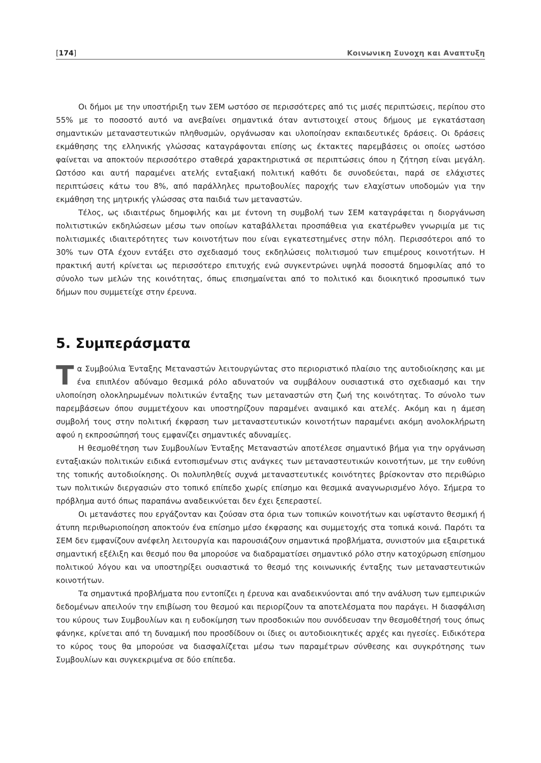[174] Κοινωνικη Συνοχη και Αναπτυξη
Οι δήμοι με την υποστήριξη των ΣΕΜ ωστόσο σε περισσότερες από τις μισές περιπτώσεις, περίπου στο 55% με το ποσοστό αυτό να ανεβαίνει σημαντικά όταν αντιστοιχεί στους δήμους με εγκατάσταση σημαντικών μεταναστευτικών πληθυσμών, οργάνωσαν και υλοποίησαν εκπαιδευτικές δράσεις. Οι δράσεις εκμάθησης της ελληνικής γλώσσας καταγράφονται επίσης ως έκτακτες παρεμβάσεις οι οποίες ωστόσο φαίνεται να αποκτούν περισσότερο σταθερά χαρακτηριστικά σε περιπτώσεις όπου η ζήτηση είναι μεγάλη. Ωστόσο και αυτή παραμένει ατελής ενταξιακή πολιτική καθότι δε συνοδεύεται, παρά σε ελάχιστες περιπτώσεις κάτω του 8%, από παράλληλες πρωτοβουλίες παροχής των ελαχίστων υποδομών για την εκμάθηση της μητρικής γλώσσας στα παιδιά των μεταναστών.
Τέλος, ως ιδιαιτέρως δημοφιλής και με έντονη τη συμβολή των ΣΕΜ καταγράφεται η διοργάνωση πολιτιστικών εκδηλώσεων μέσω των οποίων καταβάλλεται προσπάθεια για εκατέρωθεν γνωριμία με τις πολιτισμικές ιδιαιτερότητες των κοινοτήτων που είναι εγκατεστημένες στην πόλη. Περισσότεροι από το 30% των ΟΤΑ έχουν εντάξει στο σχεδιασμό τους εκδηλώσεις πολιτισμού των επιμέρους κοινοτήτων. Η πρακτική αυτή κρίνεται ως περισσότερο επιτυχής ενώ συγκεντρώνει υψηλά ποσοστά δημοφιλίας από το σύνολο των μελών της κοινότητας, όπως επισημαίνεται από το πολιτικό και διοικητικό προσωπικό των δήμων που συμμετείχε στην έρευνα.
5. Συμπεράσματα
Τα Συμβούλια Ένταξης Μεταναστών λειτουργώντας στο περιοριστικό πλαίσιο της αυτοδιοίκησης και με ένα επιπλέον αδύναμο θεσμικά ρόλο αδυνατούν να συμβάλουν ουσιαστικά στο σχεδιασμό και την υλοποίηση ολοκληρωμένων πολιτικών ένταξης των μεταναστών στη ζωή της κοινότητας. Το σύνολο των παρεμβάσεων όπου συμμετέχουν και υποστηρίζουν παραμένει αναιμικό και ατελές. Ακόμη και η άμεση συμβολή τους στην πολιτική έκφραση των μεταναστευτικών κοινοτήτων παραμένει ακόμη ανολοκλήρωτη αφού η εκπροσώπησή τους εμφανίζει σημαντικές αδυναμίες.
Η θεσμοθέτηση των Συμβουλίων Ένταξης Μεταναστών αποτέλεσε σημαντικό βήμα για την οργάνωση ενταξιακών πολιτικών ειδικά εντοπισμένων στις ανάγκες των μεταναστευτικών κοινοτήτων, με την ευθύνη της τοπικής αυτοδιοίκησης. Οι πολυπληθείς συχνά μεταναστευτικές κοινότητες βρίσκονταν στο περιθώριο των πολιτικών διεργασιών στο τοπικό επίπεδο χωρίς επίσημο και θεσμικά αναγνωρισμένο λόγο. Σήμερα το πρόβλημα αυτό όπως παραπάνω αναδεικνύεται δεν έχει ξεπεραστεί.
Οι μετανάστες που εργάζονταν και ζούσαν στα όρια των τοπικών κοινοτήτων και υφίσταντο θεσμική ή άτυπη περιθωριοποίηση αποκτούν ένα επίσημο μέσο έκφρασης και συμμετοχής στα τοπικά κοινά. Παρότι τα ΣΕΜ δεν εμφανίζουν ανέφελη λειτουργία και παρουσιάζουν σημαντικά προβλήματα, συνιστούν μια εξαιρετικά σημαντική εξέλιξη και θεσμό που θα μπορούσε να διαδραματίσει σημαντικό ρόλο στην κατοχύρωση επίσημου πολιτικού λόγου και να υποστηρίξει ουσιαστικά το θεσμό της κοινωνικής ένταξης των μεταναστευτικών κοινοτήτων.
Τα σημαντικά προβλήματα που εντοπίζει η έρευνα και αναδεικνύονται από την ανάλυση των εμπειρικών δεδομένων απειλούν την επιβίωση του θεσμού και περιορίζουν τα αποτελέσματα που παράγει. Η διασφάλιση του κύρους των Συμβουλίων και η ευδοκίμηση των προσδοκιών που συνόδευσαν την θεσμοθέτησή τους όπως φάνηκε, κρίνεται από τη δυναμική που προσδίδουν οι ίδιες οι αυτοδιοικητικές αρχές και ηγεσίες. Ειδικότερα το κύρος τους θα μπορούσε να διασφαλίζεται μέσω των παραμέτρων σύνθεσης και συγκρότησης των Συμβουλίων και συγκεκριμένα σε δύο επίπεδα.